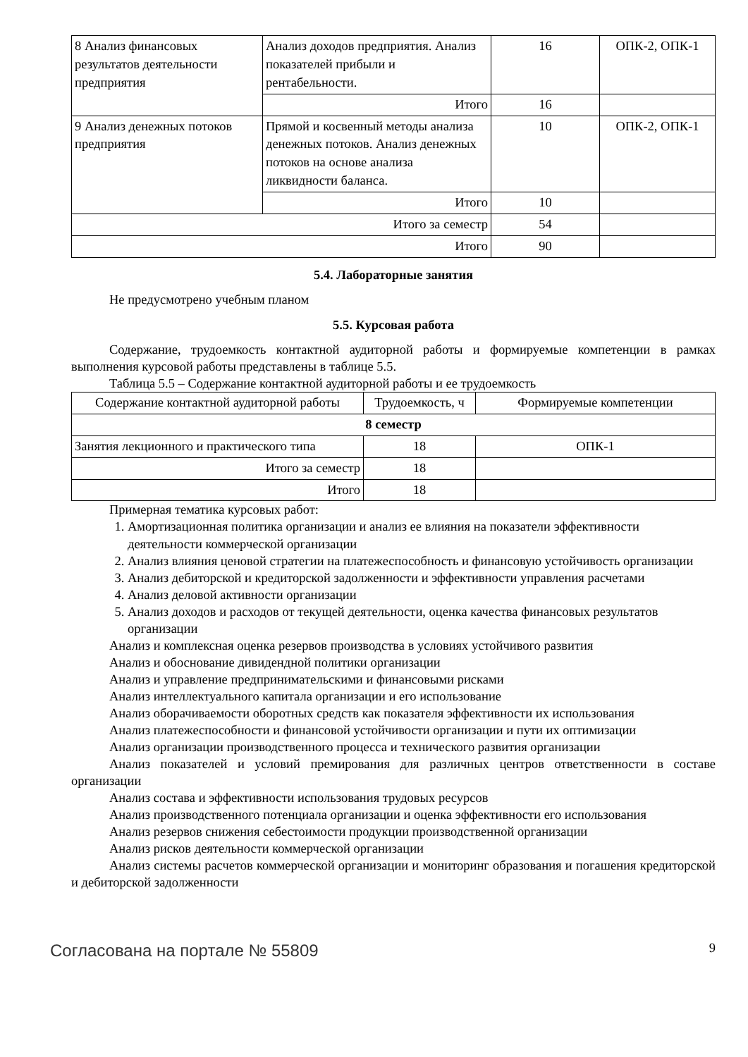| 8 Анализ финансовых результатов деятельности предприятия | Анализ доходов предприятия. Анализ показателей прибыли и рентабельности. | 16 | ОПК-2, ОПК-1 |
| | Итого | 16 | |
| 9 Анализ денежных потоков предприятия | Прямой и косвенный методы анализа денежных потоков. Анализ денежных потоков на основе анализа ликвидности баланса. | 10 | ОПК-2, ОПК-1 |
| | Итого | 10 | |
| Итого за семестр | | 54 | |
| Итого | | 90 | |
5.4. Лабораторные занятия
Не предусмотрено учебным планом
5.5. Курсовая работа
Содержание, трудоемкость контактной аудиторной работы и формируемые компетенции в рамках выполнения курсовой работы представлены в таблице 5.5.
Таблица 5.5 – Содержание контактной аудиторной работы и ее трудоемкость
| Содержание контактной аудиторной работы | Трудоемкость, ч | Формируемые компетенции |
| --- | --- | --- |
| 8 семестр | | |
| Занятия лекционного и практического типа | 18 | ОПК-1 |
| Итого за семестр | 18 | |
| Итого | 18 | |
Примерная тематика курсовых работ:
1. Амортизационная политика организации и анализ ее влияния на показатели эффективности деятельности коммерческой организации
2. Анализ влияния ценовой стратегии на платежеспособность и финансовую устойчивость организации
3. Анализ дебиторской и кредиторской задолженности и эффективности управления расчетами
4. Анализ деловой активности организации
5. Анализ доходов и расходов от текущей деятельности, оценка качества финансовых результатов организации
Анализ и комплексная оценка резервов производства в условиях устойчивого развития
Анализ и обоснование дивидендной политики организации
Анализ и управление предпринимательскими и финансовыми рисками
Анализ интеллектуального капитала организации и его использование
Анализ оборачиваемости оборотных средств как показателя эффективности их использования
Анализ платежеспособности и финансовой устойчивости организации и пути их оптимизации
Анализ организации производственного процесса и технического развития организации
Анализ показателей и условий премирования для различных центров ответственности в составе организации
Анализ состава и эффективности использования трудовых ресурсов
Анализ производственного потенциала организации и оценка эффективности его использования
Анализ резервов снижения себестоимости продукции производственной организации
Анализ рисков деятельности коммерческой организации
Анализ системы расчетов коммерческой организации и мониторинг образования и погашения кредиторской и дебиторской задолженности
Согласована на портале № 55809 9